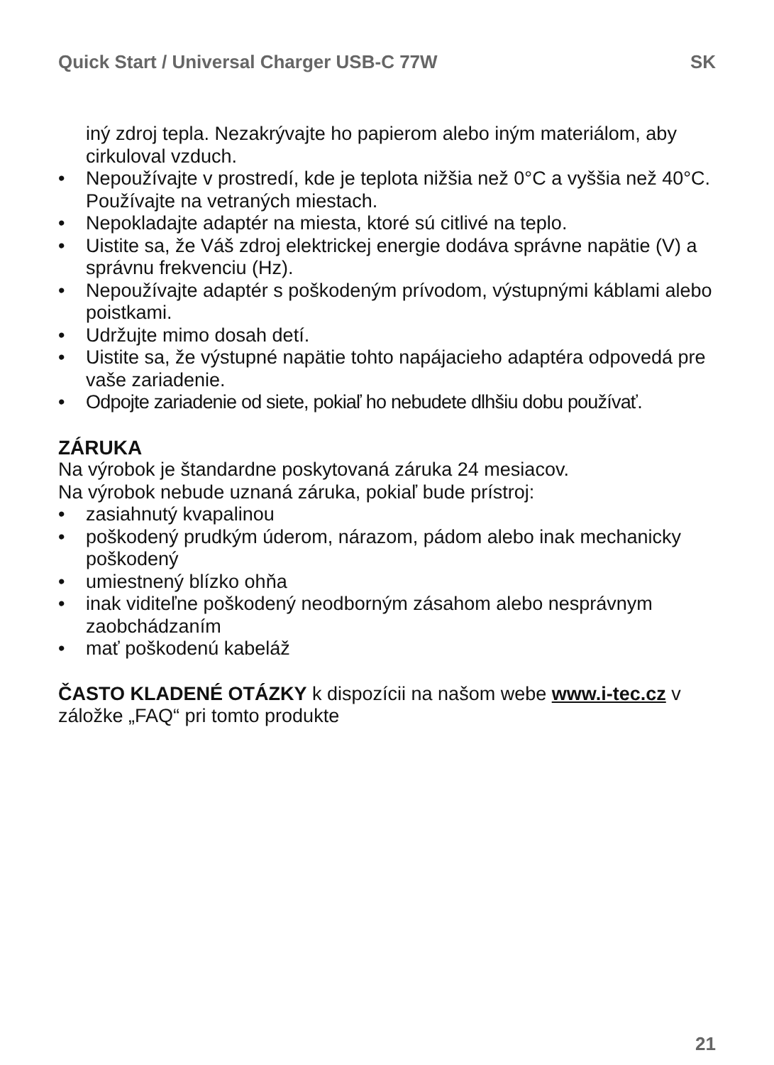Quick Start / Universal Charger USB-C 77W SK
iný zdroj tepla. Nezakrývajte ho papierom alebo iným materiálom, aby cirkuloval vzduch.
• Nepoužívajte v prostredí, kde je teplota nižšia než 0°C a vyššia než 40°C. Používajte na vetraných miestach.
• Nepokladajte adaptér na miesta, ktoré sú citlivé na teplo.
• Uistite sa, že Váš zdroj elektrickej energie dodáva správne napätie (V) a správnu frekvenciu (Hz).
• Nepoužívajte adaptér s poškodeným prívodom, výstupnými káblami alebo poistkami.
• Udržujte mimo dosah detí.
• Uistite sa, že výstupné napätie tohto napájacieho adaptéra odpovedá pre vaše zariadenie.
• Odpojte zariadenie od siete, pokiaľ ho nebudete dlhšiu dobu používať.
ZÁRUKA
Na výrobok je štandardne poskytovaná záruka 24 mesiacov.
Na výrobok nebude uznaná záruka, pokiaľ bude prístroj:
• zasiahnutý kvapalinou
• poškodený prudkým úderom, nárazom, pádom alebo inak mechanicky poškodený
• umiestnený blízko ohňa
• inak viditeľne poškodený neodborným zásahom alebo nesprávnym zaobchádzaním
• mať poškodenú kabeláž
ČASTO KLADENÉ OTÁZKY k dispozícii na našom webe www.i-tec.cz v záložke „FAQ“ pri tomto produkte
21